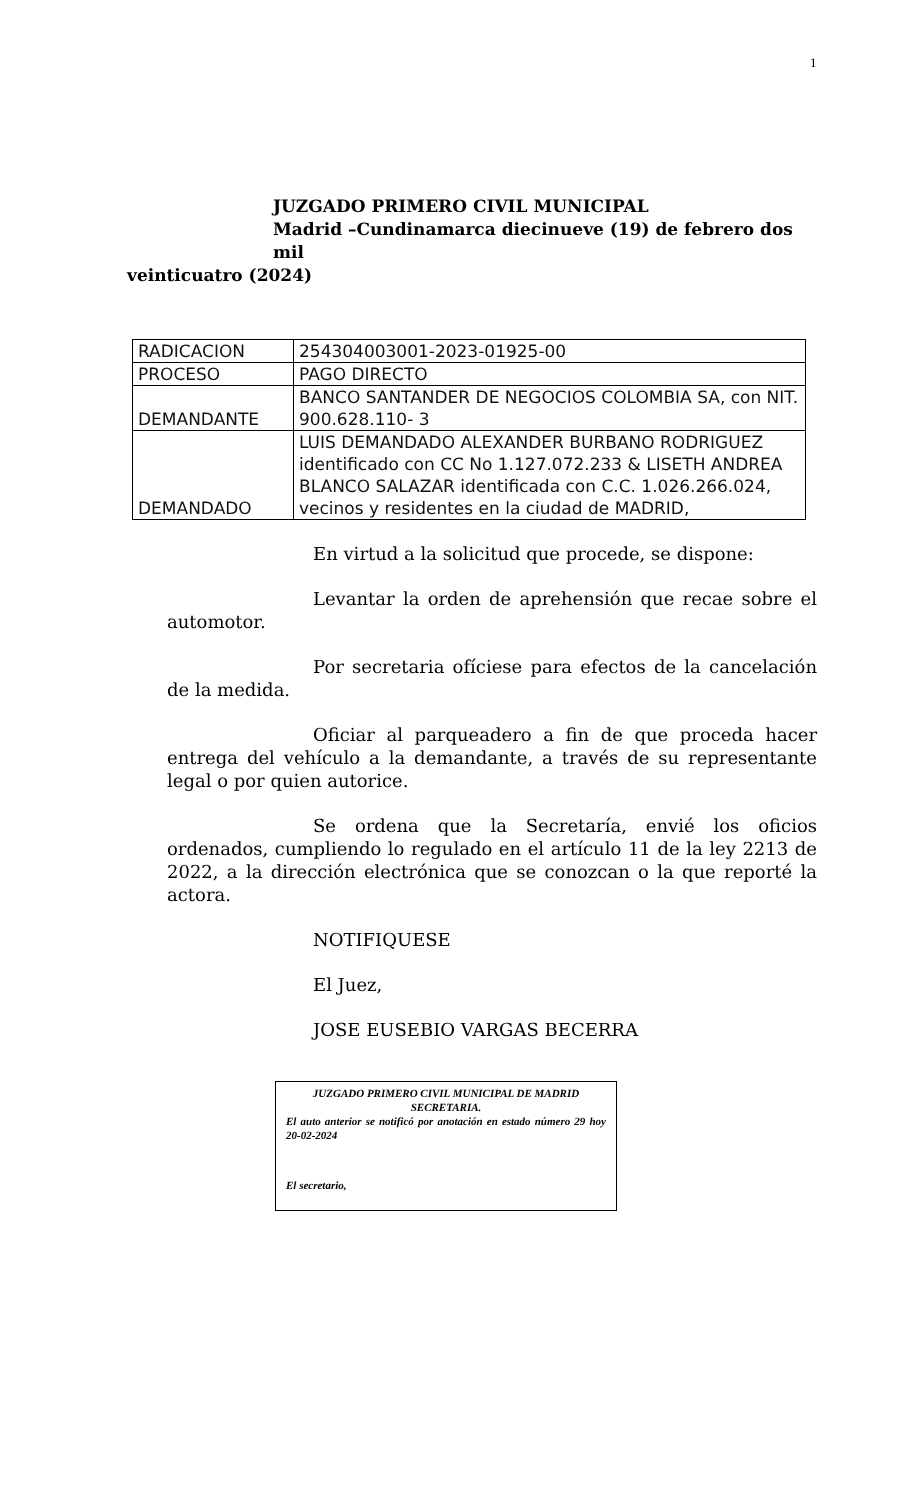1
JUZGADO PRIMERO CIVIL MUNICIPAL
Madrid –Cundinamarca diecinueve (19) de febrero dos mil
veinticuatro (2024)
| RADICACION | 254304003001-2023-01925-00 |
| PROCESO | PAGO DIRECTO |
| DEMANDANTE | BANCO SANTANDER DE NEGOCIOS COLOMBIA SA, con NIT. 900.628.110- 3 |
| DEMANDADO | LUIS DEMANDADO ALEXANDER BURBANO RODRIGUEZ identificado con CC No 1.127.072.233 & LISETH ANDREA BLANCO SALAZAR identificada con C.C. 1.026.266.024, vecinos y residentes en la ciudad de MADRID, |
En virtud a la solicitud que procede, se dispone:
Levantar la orden de aprehensión que recae sobre el automotor.
Por secretaria ofíciese para efectos de la cancelación de la medida.
Oficiar al parqueadero a fin de que proceda hacer entrega del vehículo a la demandante, a través de su representante legal o por quien autorice.
Se ordena que la Secretaría, envié los oficios ordenados, cumpliendo lo regulado en el artículo 11 de la ley 2213 de 2022, a la dirección electrónica que se conozcan o la que reporté la actora.
NOTIFIQUESE
El Juez,
JOSE EUSEBIO VARGAS BECERRA
JUZGADO PRIMERO CIVIL MUNICIPAL DE MADRID
SECRETARIA.
El auto anterior se notificó por anotación en estado número 29 hoy 20-02-2024
El secretario,